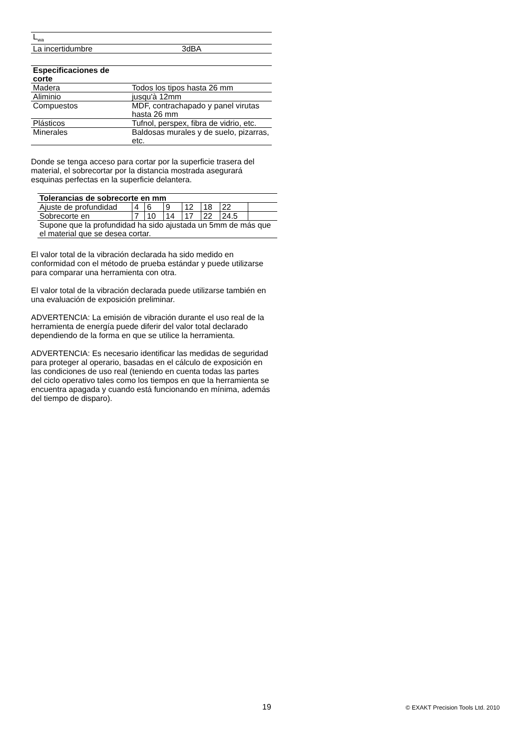| L<sub>wa</sub> | |
| La incertidumbre | 3dBA |
| Especificaciones de corte | |
| --- | --- |
| Madera | Todos los tipos hasta 26 mm |
| Aliminio | jusqu'à 12mm |
| Compuestos | MDF, contrachapado y panel virutas hasta 26 mm |
| Plásticos | Tufnol, perspex, fibra de vidrio, etc. |
| Minerales | Baldosas murales y de suelo, pizarras, etc. |
Donde se tenga acceso para cortar por la superficie trasera del material, el sobrecortar por la distancia mostrada asegurará esquinas perfectas en la superficie delantera.
| Tolerancias de sobrecorte en mm | | | | | | | |
| --- | --- | --- | --- | --- | --- | --- | --- |
| Ajuste de profundidad | 4 | 6 | 9 | 12 | 18 | 22 | |
| Sobrecorte en | 7 | 10 | 14 | 17 | 22 | 24.5 | |
| Supone que la profundidad ha sido ajustada un 5mm de más que el material que se desea cortar. | | | | | | | |
El valor total de la vibración declarada ha sido medido en conformidad con el método de prueba estándar y puede utilizarse para comparar una herramienta con otra.
El valor total de la vibración declarada puede utilizarse también en una evaluación de exposición preliminar.
ADVERTENCIA: La emisión de vibración durante el uso real de la herramienta de energía puede diferir del valor total declarado dependiendo de la forma en que se utilice la herramienta.
ADVERTENCIA: Es necesario identificar las medidas de seguridad para proteger al operario, basadas en el cálculo de exposición en las condiciones de uso real (teniendo en cuenta todas las partes del ciclo operativo tales como los tiempos en que la herramienta se encuentra apagada y cuando está funcionando en mínima, además del tiempo de disparo).
19 © EXAKT Precision Tools Ltd. 2010